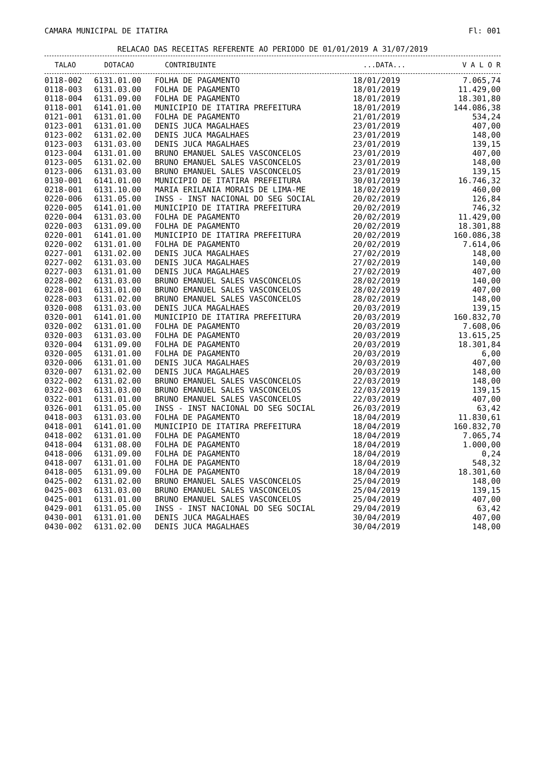CAMARA MUNICIPAL DE ITATIRA Fl: 001
RELACAO DAS RECEITAS REFERENTE AO PERIODO DE 01/01/2019 A 31/07/2019
| TALAO | DOTACAO | CONTRIBUINTE | ...DATA... | V A L O R |
| --- | --- | --- | --- | --- |
| 0118-002 | 6131.01.00 | FOLHA DE PAGAMENTO | 18/01/2019 | 7.065,74 |
| 0118-003 | 6131.03.00 | FOLHA DE PAGAMENTO | 18/01/2019 | 11.429,00 |
| 0118-004 | 6131.09.00 | FOLHA DE PAGAMENTO | 18/01/2019 | 18.301,80 |
| 0118-001 | 6141.01.00 | MUNICIPIO DE ITATIRA PREFEITURA | 18/01/2019 | 144.086,38 |
| 0121-001 | 6131.01.00 | FOLHA DE PAGAMENTO | 21/01/2019 | 534,24 |
| 0123-001 | 6131.01.00 | DENIS JUCA MAGALHAES | 23/01/2019 | 407,00 |
| 0123-002 | 6131.02.00 | DENIS JUCA MAGALHAES | 23/01/2019 | 148,00 |
| 0123-003 | 6131.03.00 | DENIS JUCA MAGALHAES | 23/01/2019 | 139,15 |
| 0123-004 | 6131.01.00 | BRUNO EMANUEL SALES VASCONCELOS | 23/01/2019 | 407,00 |
| 0123-005 | 6131.02.00 | BRUNO EMANUEL SALES VASCONCELOS | 23/01/2019 | 148,00 |
| 0123-006 | 6131.03.00 | BRUNO EMANUEL SALES VASCONCELOS | 23/01/2019 | 139,15 |
| 0130-001 | 6141.01.00 | MUNICIPIO DE ITATIRA PREFEITURA | 30/01/2019 | 16.746,32 |
| 0218-001 | 6131.10.00 | MARIA ERILANIA MORAIS DE LIMA-ME | 18/02/2019 | 460,00 |
| 0220-006 | 6131.05.00 | INSS - INST NACIONAL DO SEG SOCIAL | 20/02/2019 | 126,84 |
| 0220-005 | 6141.01.00 | MUNICIPIO DE ITATIRA PREFEITURA | 20/02/2019 | 746,32 |
| 0220-004 | 6131.03.00 | FOLHA DE PAGAMENTO | 20/02/2019 | 11.429,00 |
| 0220-003 | 6131.09.00 | FOLHA DE PAGAMENTO | 20/02/2019 | 18.301,88 |
| 0220-001 | 6141.01.00 | MUNICIPIO DE ITATIRA PREFEITURA | 20/02/2019 | 160.086,38 |
| 0220-002 | 6131.01.00 | FOLHA DE PAGAMENTO | 20/02/2019 | 7.614,06 |
| 0227-001 | 6131.02.00 | DENIS JUCA MAGALHAES | 27/02/2019 | 148,00 |
| 0227-002 | 6131.03.00 | DENIS JUCA MAGALHAES | 27/02/2019 | 140,00 |
| 0227-003 | 6131.01.00 | DENIS JUCA MAGALHAES | 27/02/2019 | 407,00 |
| 0228-002 | 6131.03.00 | BRUNO EMANUEL SALES VASCONCELOS | 28/02/2019 | 140,00 |
| 0228-001 | 6131.01.00 | BRUNO EMANUEL SALES VASCONCELOS | 28/02/2019 | 407,00 |
| 0228-003 | 6131.02.00 | BRUNO EMANUEL SALES VASCONCELOS | 28/02/2019 | 148,00 |
| 0320-008 | 6131.03.00 | DENIS JUCA MAGALHAES | 20/03/2019 | 139,15 |
| 0320-001 | 6141.01.00 | MUNICIPIO DE ITATIRA PREFEITURA | 20/03/2019 | 160.832,70 |
| 0320-002 | 6131.01.00 | FOLHA DE PAGAMENTO | 20/03/2019 | 7.608,06 |
| 0320-003 | 6131.03.00 | FOLHA DE PAGAMENTO | 20/03/2019 | 13.615,25 |
| 0320-004 | 6131.09.00 | FOLHA DE PAGAMENTO | 20/03/2019 | 18.301,84 |
| 0320-005 | 6131.01.00 | FOLHA DE PAGAMENTO | 20/03/2019 | 6,00 |
| 0320-006 | 6131.01.00 | DENIS JUCA MAGALHAES | 20/03/2019 | 407,00 |
| 0320-007 | 6131.02.00 | DENIS JUCA MAGALHAES | 20/03/2019 | 148,00 |
| 0322-002 | 6131.02.00 | BRUNO EMANUEL SALES VASCONCELOS | 22/03/2019 | 148,00 |
| 0322-003 | 6131.03.00 | BRUNO EMANUEL SALES VASCONCELOS | 22/03/2019 | 139,15 |
| 0322-001 | 6131.01.00 | BRUNO EMANUEL SALES VASCONCELOS | 22/03/2019 | 407,00 |
| 0326-001 | 6131.05.00 | INSS - INST NACIONAL DO SEG SOCIAL | 26/03/2019 | 63,42 |
| 0418-003 | 6131.03.00 | FOLHA DE PAGAMENTO | 18/04/2019 | 11.830,61 |
| 0418-001 | 6141.01.00 | MUNICIPIO DE ITATIRA PREFEITURA | 18/04/2019 | 160.832,70 |
| 0418-002 | 6131.01.00 | FOLHA DE PAGAMENTO | 18/04/2019 | 7.065,74 |
| 0418-004 | 6131.08.00 | FOLHA DE PAGAMENTO | 18/04/2019 | 1.000,00 |
| 0418-006 | 6131.09.00 | FOLHA DE PAGAMENTO | 18/04/2019 | 0,24 |
| 0418-007 | 6131.01.00 | FOLHA DE PAGAMENTO | 18/04/2019 | 548,32 |
| 0418-005 | 6131.09.00 | FOLHA DE PAGAMENTO | 18/04/2019 | 18.301,60 |
| 0425-002 | 6131.02.00 | BRUNO EMANUEL SALES VASCONCELOS | 25/04/2019 | 148,00 |
| 0425-003 | 6131.03.00 | BRUNO EMANUEL SALES VASCONCELOS | 25/04/2019 | 139,15 |
| 0425-001 | 6131.01.00 | BRUNO EMANUEL SALES VASCONCELOS | 25/04/2019 | 407,00 |
| 0429-001 | 6131.05.00 | INSS - INST NACIONAL DO SEG SOCIAL | 29/04/2019 | 63,42 |
| 0430-001 | 6131.01.00 | DENIS JUCA MAGALHAES | 30/04/2019 | 407,00 |
| 0430-002 | 6131.02.00 | DENIS JUCA MAGALHAES | 30/04/2019 | 148,00 |